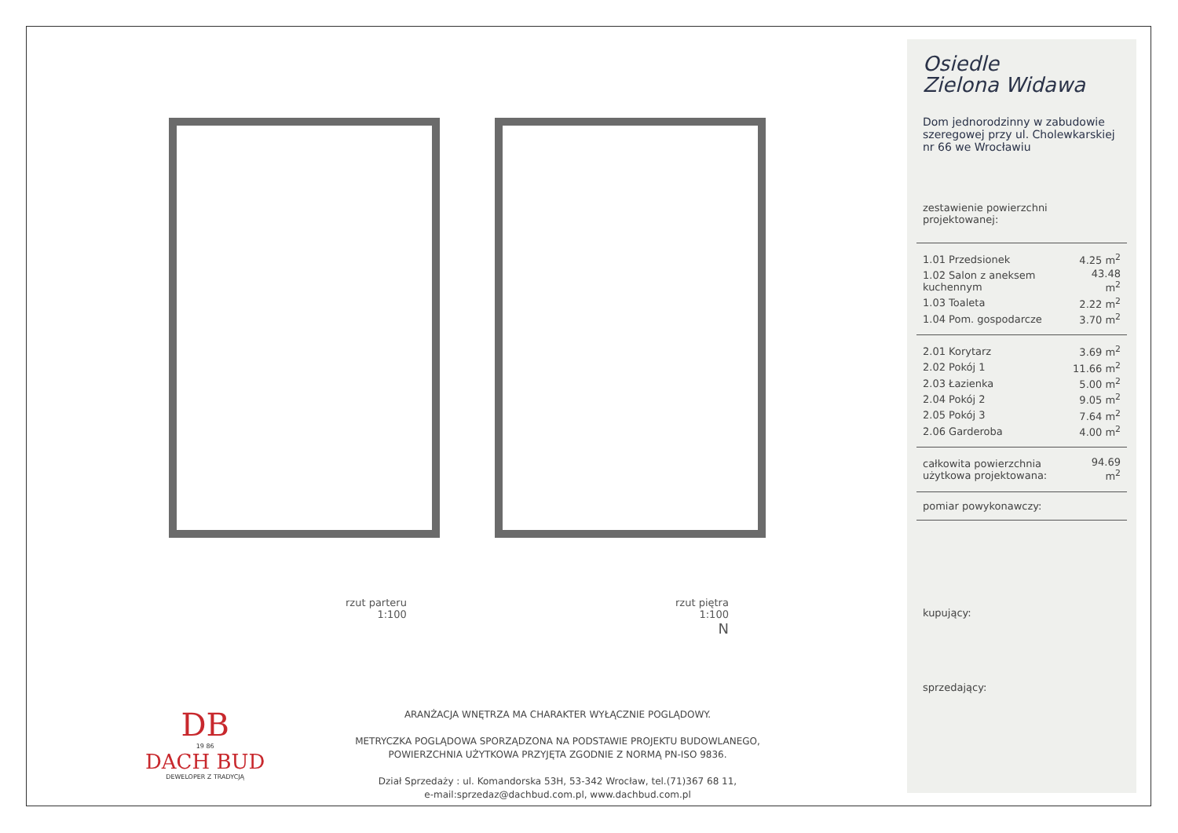rzut parteru
1:100
rzut piętra
1:100
N
DB
19 86
DACH BUD
DEWELOPER Z TRADYCJĄ
ARANŻACJA WNĘTRZA MA CHARAKTER WYŁĄCZNIE POGLĄDOWY.
METRYCZKA POGLĄDOWA SPORZĄDZONA NA PODSTAWIE PROJEKTU BUDOWLANEGO, POWIERZCHNIA UŻYTKOWA PRZYJĘTA ZGODNIE Z NORMĄ PN-ISO 9836.
Dział Sprzedaży : ul. Komandorska 53H, 53-342 Wrocław, tel.(71)367 68 11,
e-mail:sprzedaz@dachbud.com.pl, www.dachbud.com.pl
Osiedle
Zielona Widawa
Dom jednorodzinny w zabudowie szeregowej przy ul. Cholewkarskiej nr 66 we Wrocławiu
zestawienie powierzchni projektowanej:
| 1.01 Przedsionek | 4.25 m<sup>2</sup> |
| 1.02 Salon z aneksem kuchennym | 43.48 m<sup>2</sup> |
| 1.03 Toaleta | 2.22 m<sup>2</sup> |
| 1.04 Pom. gospodarcze | 3.70 m<sup>2</sup> |
| 2.01 Korytarz | 3.69 m<sup>2</sup> |
| 2.02 Pokój 1 | 11.66 m<sup>2</sup> |
| 2.03 Łazienka | 5.00 m<sup>2</sup> |
| 2.04 Pokój 2 | 9.05 m<sup>2</sup> |
| 2.05 Pokój 3 | 7.64 m<sup>2</sup> |
| 2.06 Garderoba | 4.00 m<sup>2</sup> |
| całkowita powierzchnia użytkowa projektowana: | 94.69 m<sup>2</sup> |
pomiar powykonawczy:
kupujący:
sprzedający: